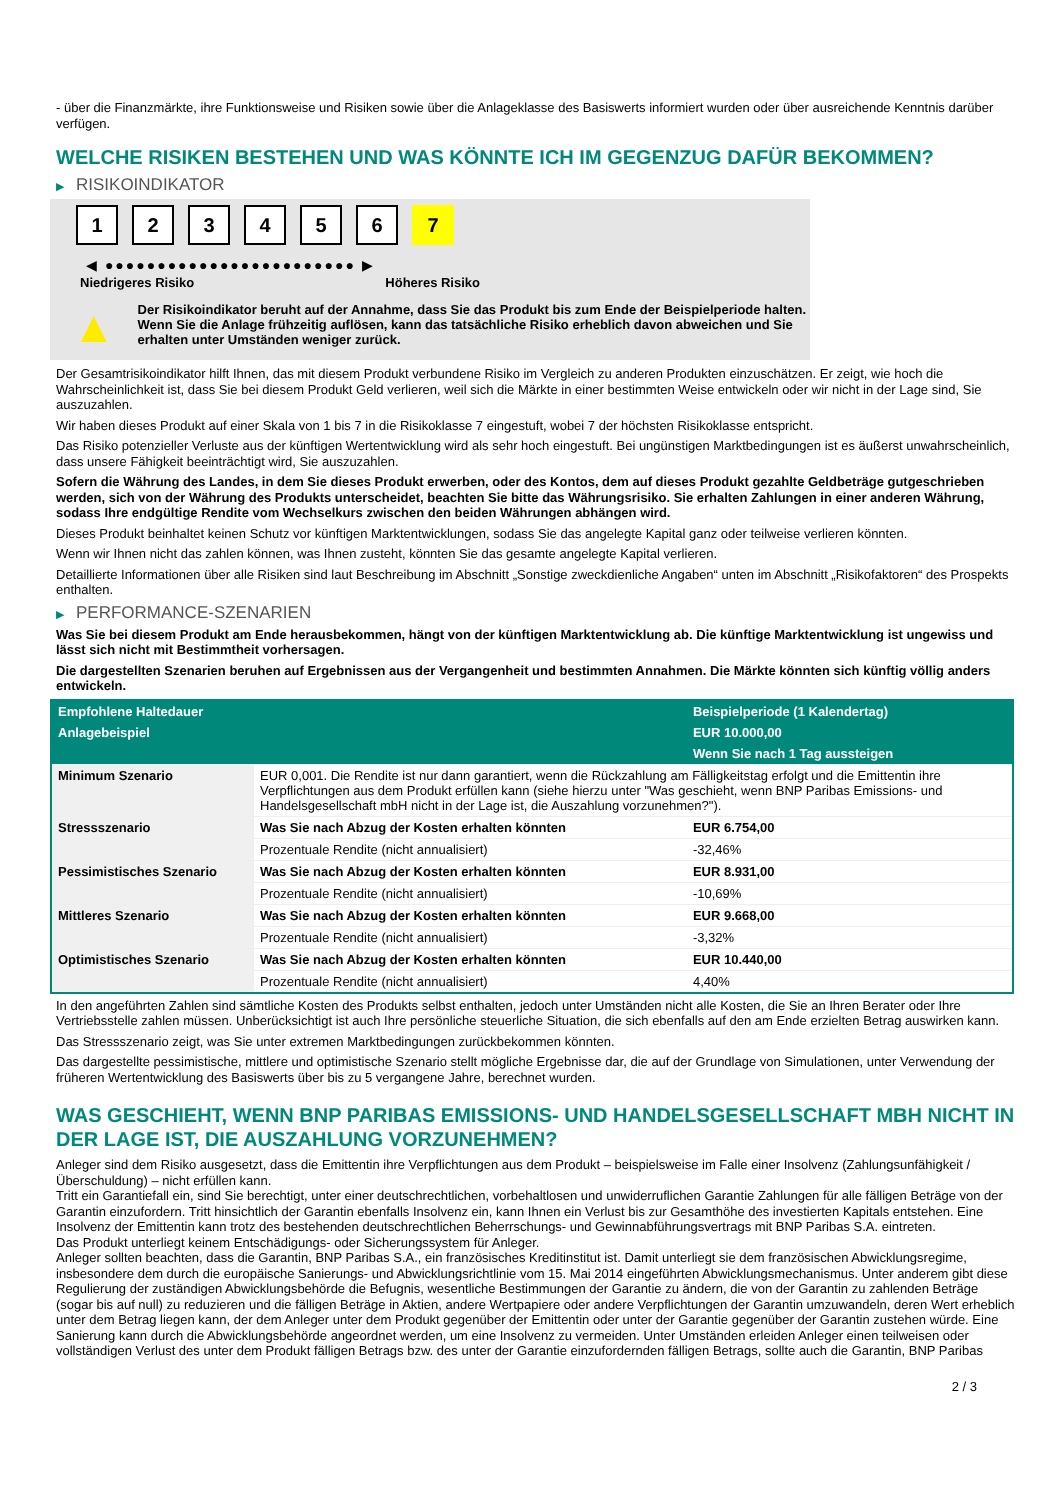- über die Finanzmärkte, ihre Funktionsweise und Risiken sowie über die Anlageklasse des Basiswerts informiert wurden oder über ausreichende Kenntnis darüber verfügen.
WELCHE RISIKEN BESTEHEN UND WAS KÖNNTE ICH IM GEGENZUG DAFÜR BEKOMMEN?
▶ RISIKOINDIKATOR
1 2 3 4 5 6 7
◀ ●●●●●●●●●●●●●●●●●●●●●●●● ▶
Niedrigeres Risiko Höheres Risiko
▲
Der Risikoindikator beruht auf der Annahme, dass Sie das Produkt bis zum Ende der Beispielperiode halten.
Wenn Sie die Anlage frühzeitig auflösen, kann das tatsächliche Risiko erheblich davon abweichen und Sie erhalten unter Umständen weniger zurück.
Der Gesamtrisikoindikator hilft Ihnen, das mit diesem Produkt verbundene Risiko im Vergleich zu anderen Produkten einzuschätzen. Er zeigt, wie hoch die Wahrscheinlichkeit ist, dass Sie bei diesem Produkt Geld verlieren, weil sich die Märkte in einer bestimmten Weise entwickeln oder wir nicht in der Lage sind, Sie auszuzahlen.
Wir haben dieses Produkt auf einer Skala von 1 bis 7 in die Risikoklasse 7 eingestuft, wobei 7 der höchsten Risikoklasse entspricht.
Das Risiko potenzieller Verluste aus der künftigen Wertentwicklung wird als sehr hoch eingestuft. Bei ungünstigen Marktbedingungen ist es äußerst unwahrscheinlich, dass unsere Fähigkeit beeinträchtigt wird, Sie auszuzahlen.
Sofern die Währung des Landes, in dem Sie dieses Produkt erwerben, oder des Kontos, dem auf dieses Produkt gezahlte Geldbeträge gutgeschrieben werden, sich von der Währung des Produkts unterscheidet, beachten Sie bitte das Währungsrisiko. Sie erhalten Zahlungen in einer anderen Währung, sodass Ihre endgültige Rendite vom Wechselkurs zwischen den beiden Währungen abhängen wird.
Dieses Produkt beinhaltet keinen Schutz vor künftigen Marktentwicklungen, sodass Sie das angelegte Kapital ganz oder teilweise verlieren könnten.
Wenn wir Ihnen nicht das zahlen können, was Ihnen zusteht, könnten Sie das gesamte angelegte Kapital verlieren.
Detaillierte Informationen über alle Risiken sind laut Beschreibung im Abschnitt „Sonstige zweckdienliche Angaben“ unten im Abschnitt „Risikofaktoren“ des Prospekts enthalten.
▶ PERFORMANCE-SZENARIEN
Was Sie bei diesem Produkt am Ende herausbekommen, hängt von der künftigen Marktentwicklung ab. Die künftige Marktentwicklung ist ungewiss und lässt sich nicht mit Bestimmtheit vorhersagen.
Die dargestellten Szenarien beruhen auf Ergebnissen aus der Vergangenheit und bestimmten Annahmen. Die Märkte könnten sich künftig völlig anders entwickeln.
| Empfohlene Haltedauer | | Beispielperiode (1 Kalendertag) |
| --- | --- | --- |
| Anlagebeispiel | | EUR 10.000,00 |
| | | Wenn Sie nach 1 Tag aussteigen |
| Minimum Szenario | EUR 0,001. Die Rendite ist nur dann garantiert, wenn die Rückzahlung am Fälligkeitstag erfolgt und die Emittentin ihre Verpflichtungen aus dem Produkt erfüllen kann (siehe hierzu unter "Was geschieht, wenn BNP Paribas Emissions- und Handelsgesellschaft mbH nicht in der Lage ist, die Auszahlung vorzunehmen?"). | |
| Stressszenario | Was Sie nach Abzug der Kosten erhalten könnten | EUR 6.754,00 |
| | Prozentuale Rendite (nicht annualisiert) | -32,46% |
| Pessimistisches Szenario | Was Sie nach Abzug der Kosten erhalten könnten | EUR 8.931,00 |
| | Prozentuale Rendite (nicht annualisiert) | -10,69% |
| Mittleres Szenario | Was Sie nach Abzug der Kosten erhalten könnten | EUR 9.668,00 |
| | Prozentuale Rendite (nicht annualisiert) | -3,32% |
| Optimistisches Szenario | Was Sie nach Abzug der Kosten erhalten könnten | EUR 10.440,00 |
| | Prozentuale Rendite (nicht annualisiert) | 4,40% |
In den angeführten Zahlen sind sämtliche Kosten des Produkts selbst enthalten, jedoch unter Umständen nicht alle Kosten, die Sie an Ihren Berater oder Ihre Vertriebsstelle zahlen müssen. Unberücksichtigt ist auch Ihre persönliche steuerliche Situation, die sich ebenfalls auf den am Ende erzielten Betrag auswirken kann.
Das Stressszenario zeigt, was Sie unter extremen Marktbedingungen zurückbekommen könnten.
Das dargestellte pessimistische, mittlere und optimistische Szenario stellt mögliche Ergebnisse dar, die auf der Grundlage von Simulationen, unter Verwendung der früheren Wertentwicklung des Basiswerts über bis zu 5 vergangene Jahre, berechnet wurden.
WAS GESCHIEHT, WENN BNP PARIBAS EMISSIONS- UND HANDELSGESELLSCHAFT MBH NICHT IN DER LAGE IST, DIE AUSZAHLUNG VORZUNEHMEN?
Anleger sind dem Risiko ausgesetzt, dass die Emittentin ihre Verpflichtungen aus dem Produkt – beispielsweise im Falle einer Insolvenz (Zahlungsunfähigkeit / Überschuldung) – nicht erfüllen kann.
Tritt ein Garantiefall ein, sind Sie berechtigt, unter einer deutschrechtlichen, vorbehaltlosen und unwiderruflichen Garantie Zahlungen für alle fälligen Beträge von der Garantin einzufordern. Tritt hinsichtlich der Garantin ebenfalls Insolvenz ein, kann Ihnen ein Verlust bis zur Gesamthöhe des investierten Kapitals entstehen. Eine Insolvenz der Emittentin kann trotz des bestehenden deutschrechtlichen Beherrschungs- und Gewinnabführungsvertrags mit BNP Paribas S.A. eintreten.
Das Produkt unterliegt keinem Entschädigungs- oder Sicherungssystem für Anleger.
Anleger sollten beachten, dass die Garantin, BNP Paribas S.A., ein französisches Kreditinstitut ist. Damit unterliegt sie dem französischen Abwicklungsregime, insbesondere dem durch die europäische Sanierungs- und Abwicklungsrichtlinie vom 15. Mai 2014 eingeführten Abwicklungsmechanismus. Unter anderem gibt diese Regulierung der zuständigen Abwicklungsbehörde die Befugnis, wesentliche Bestimmungen der Garantie zu ändern, die von der Garantin zu zahlenden Beträge (sogar bis auf null) zu reduzieren und die fälligen Beträge in Aktien, andere Wertpapiere oder andere Verpflichtungen der Garantin umzuwandeln, deren Wert erheblich unter dem Betrag liegen kann, der dem Anleger unter dem Produkt gegenüber der Emittentin oder unter der Garantie gegenüber der Garantin zustehen würde. Eine Sanierung kann durch die Abwicklungsbehörde angeordnet werden, um eine Insolvenz zu vermeiden. Unter Umständen erleiden Anleger einen teilweisen oder vollständigen Verlust des unter dem Produkt fälligen Betrags bzw. des unter der Garantie einzufordernden fälligen Betrags, sollte auch die Garantin, BNP Paribas
2 / 3